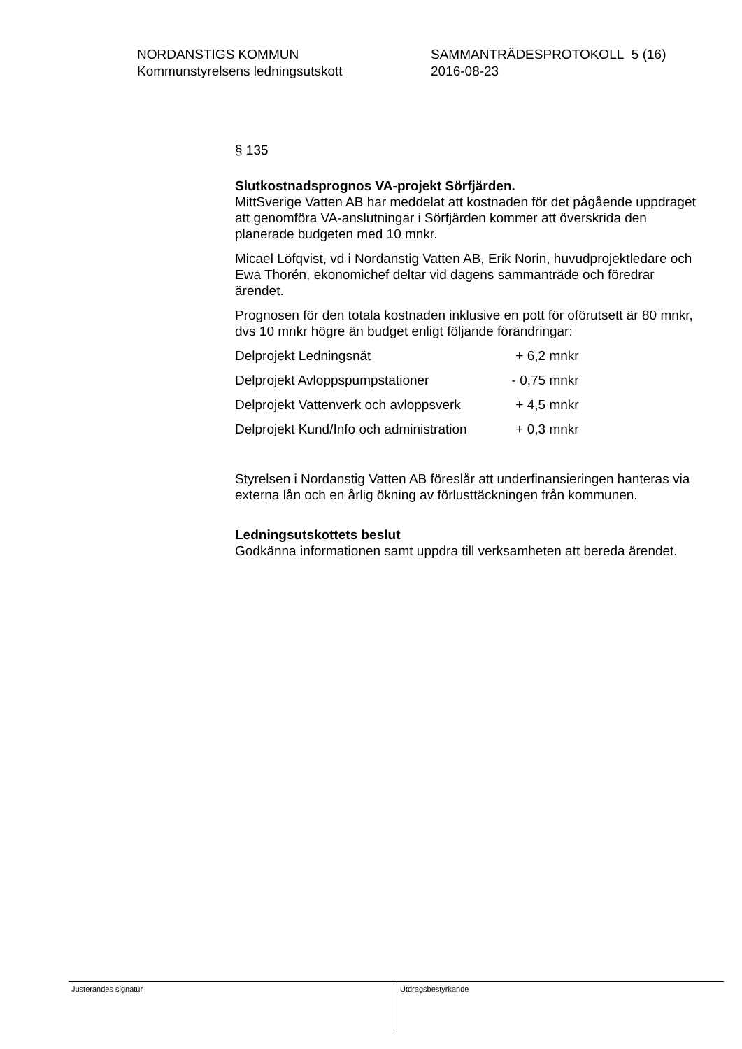NORDANSTIGS KOMMUN
Kommunstyrelsens ledningsutskott
SAMMANTRÄDESPROTOKOLL 5 (16)
2016-08-23
§ 135
Slutkostnadsprognos VA-projekt Sörfjärden.
MittSverige Vatten AB har meddelat att kostnaden för det pågående uppdraget att genomföra VA-anslutningar i Sörfjärden kommer att överskrida den planerade budgeten med 10 mnkr.
Micael Löfqvist, vd i Nordanstig Vatten AB, Erik Norin, huvudprojektledare och Ewa Thorén, ekonomichef deltar vid dagens sammanträde och föredrar ärendet.
Prognosen för den totala kostnaden inklusive en pott för oförutsett är 80 mnkr, dvs 10 mnkr högre än budget enligt följande förändringar:
| Delprojekt Ledningsnät | + 6,2 mnkr |
| Delprojekt Avloppspumpstationer | - 0,75 mnkr |
| Delprojekt Vattenverk och avloppsverk | + 4,5 mnkr |
| Delprojekt Kund/Info och administration | + 0,3 mnkr |
Styrelsen i Nordanstig Vatten AB föreslår att underfinansieringen hanteras via externa lån och en årlig ökning av förlusttäckningen från kommunen.
Ledningsutskottets beslut
Godkänna informationen samt uppdra till verksamheten att bereda ärendet.
Justerandes signatur Utdragsbestyrkande